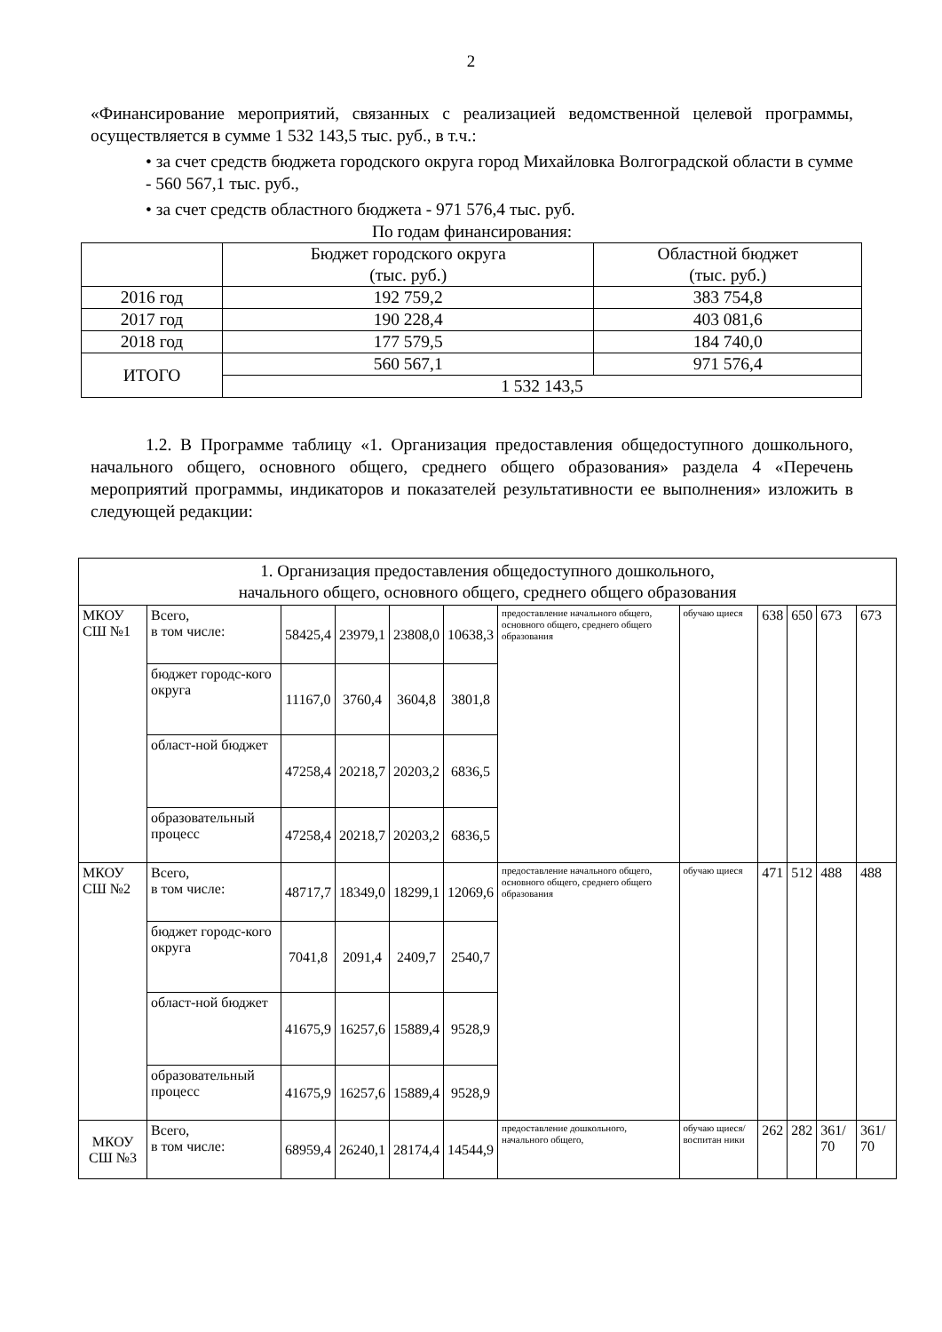2
«Финансирование мероприятий, связанных с реализацией ведомственной целевой программы, осуществляется в сумме 1 532 143,5 тыс. руб., в т.ч.:
• за счет средств бюджета городского округа город Михайловка Волгоградской области в сумме - 560 567,1 тыс. руб.,
• за счет средств областного бюджета - 971 576,4 тыс. руб.
По годам финансирования:
| | Бюджет городского округа (тыс. руб.) | Областной бюджет (тыс. руб.) |
| 2016 год | 192 759,2 | 383 754,8 |
| 2017 год | 190 228,4 | 403 081,6 |
| 2018 год | 177 579,5 | 184 740,0 |
| ИТОГО | 560 567,1 | 971 576,4 |
| | 1 532 143,5 | |
1.2. В Программе таблицу «1. Организация предоставления общедоступного дошкольного, начального общего, основного общего, среднего общего образования» раздела 4 «Перечень мероприятий программы, индикаторов и показателей результативности ее выполнения» изложить в следующей редакции:
| 1. Организация предоставления общедоступного дошкольного, начального общего, основного общего, среднего общего образования | | | | | | | | | | | |
| МКОУ СШ №1 | Всего, в том числе: | 58425,4 | 23979,1 | 23808,0 | 10638,3 | предоставление начального общего, основного общего, среднего общего образования | обучаю щиеся | 638 | 650 | 673 | 673 |
| | бюджет городс-кого округа | 11167,0 | 3760,4 | 3604,8 | 3801,8 | | | | | | |
| | област-ной бюджет | 47258,4 | 20218,7 | 20203,2 | 6836,5 | | | | | | |
| | образовательный процесс | 47258,4 | 20218,7 | 20203,2 | 6836,5 | | | | | | |
| МКОУ СШ №2 | Всего, в том числе: | 48717,7 | 18349,0 | 18299,1 | 12069,6 | предоставление начального общего, основного общего, среднего общего образования | обучаю щиеся | 471 | 512 | 488 | 488 |
| | бюджет городс-кого округа | 7041,8 | 2091,4 | 2409,7 | 2540,7 | | | | | | |
| | област-ной бюджет | 41675,9 | 16257,6 | 15889,4 | 9528,9 | | | | | | |
| | образовательный процесс | 41675,9 | 16257,6 | 15889,4 | 9528,9 | | | | | | |
| МКОУ СШ №3 | Всего, в том числе: | 68959,4 | 26240,1 | 28174,4 | 14544,9 | предоставление дошкольного, начального общего, | обучаю щиеся/ воспитан ники | 262 | 282 | 361/ 70 | 361/ 70 |